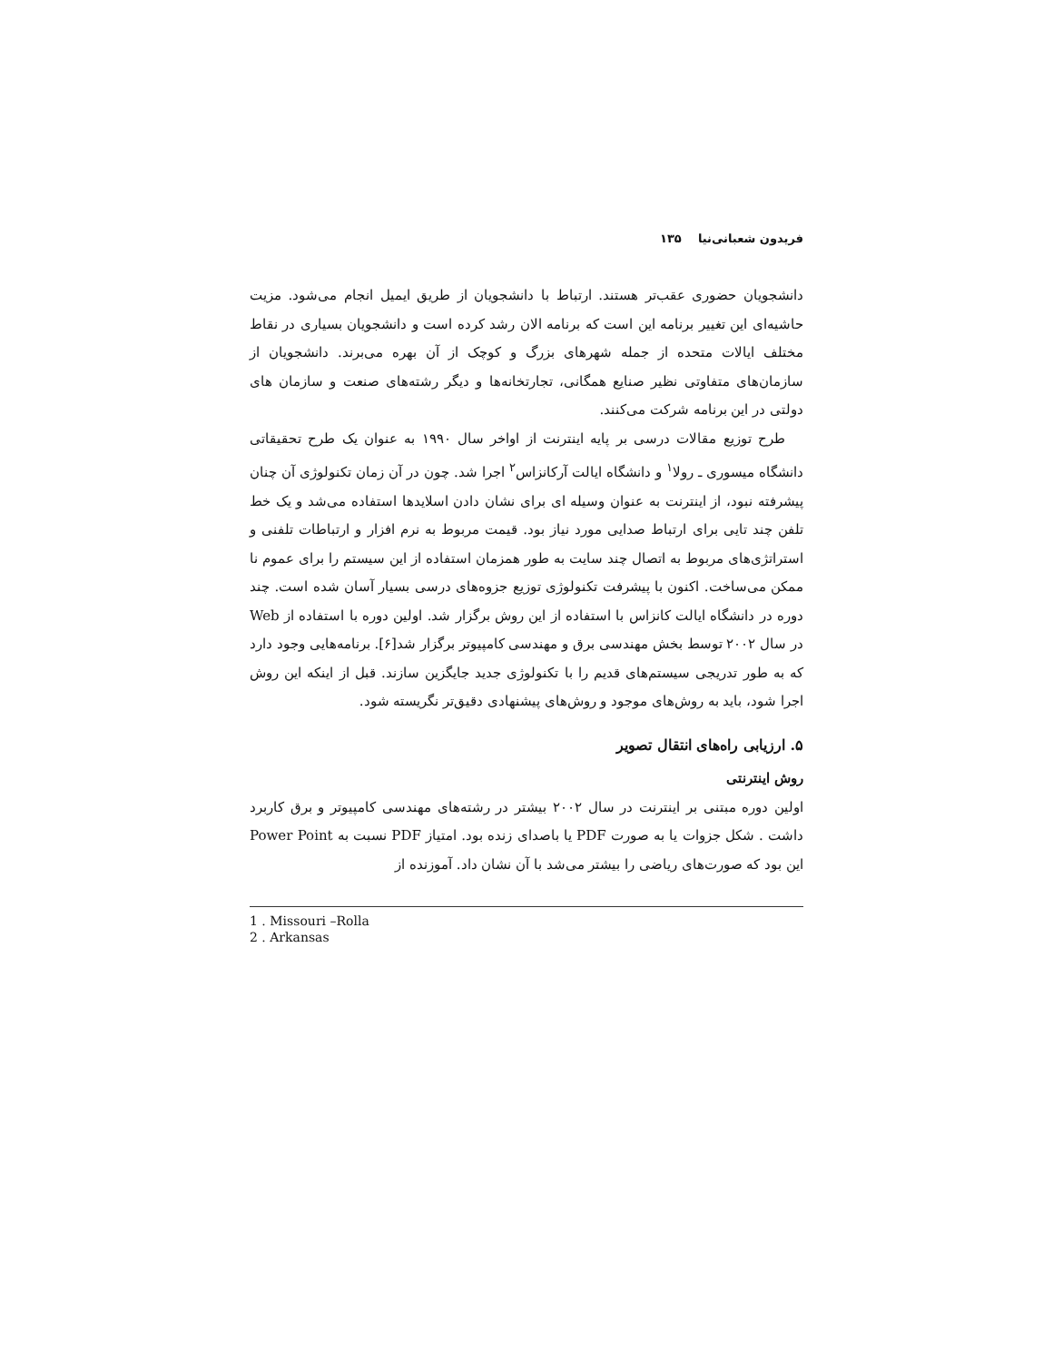فریدون شعبانی‌نیا ۱۳۵
دانشجویان حضوری عقب‌تر هستند. ارتباط با دانشجویان از طریق ایمیل انجام می‌شود. مزیت حاشیه‌ای این تغییر برنامه این است که برنامه الان رشد کرده است و دانشجویان بسیاری در نقاط مختلف ایالات متحده از جمله شهرهای بزرگ و کوچک از آن بهره می‌برند. دانشجویان از سازمان‌های متفاوتی نظیر صنایع همگانی، تجارتخانه‌ها و دیگر رشته‌های صنعت و سازمان های دولتی در این برنامه شرکت می‌کنند.
طرح توزیع مقالات درسی بر پایه اینترنت از اواخر سال ۱۹۹۰ به عنوان یک طرح تحقیقاتی دانشگاه میسوری ـ رولا<sup>۱</sup> و دانشگاه ایالت آرکانزاس<sup>۲</sup> اجرا شد. چون در آن زمان تکنولوژی آن چنان پیشرفته نبود، از اینترنت به عنوان وسیله ای برای نشان دادن اسلایدها استفاده می‌شد و یک خط تلفن چند تایی برای ارتباط صدایی مورد نیاز بود. قیمت مربوط به نرم افزار و ارتباطات تلفنی و استراتژی‌های مربوط به اتصال چند سایت به طور همزمان استفاده از این سیستم را برای عموم نا ممکن می‌ساخت. اکنون با پیشرفت تکنولوژی توزیع جزوه‌های درسی بسیار آسان شده است. چند دوره در دانشگاه ایالت کانزاس با استفاده از این روش برگزار شد. اولین دوره با استفاده از Web در سال ۲۰۰۲ توسط بخش مهندسی برق و مهندسی کامپیوتر برگزار شد[۶]. برنامه‌هایی وجود دارد که به طور تدریجی سیستم‌های قدیم را با تکنولوژی جدید جایگزین سازند. قبل از اینکه این روش اجرا شود، باید به روش‌های موجود و روش‌های پیشنهادی دقیق‌تر نگریسته شود.
۵. ارزیابی راه‌های انتقال تصویر
روش اینترنتی
اولین دوره مبتنی بر اینترنت در سال ۲۰۰۲ بیشتر در رشته‌های مهندسی کامپیوتر و برق کاربرد داشت . شکل جزوات یا به صورت PDF یا باصدای زنده بود. امتیاز PDF نسبت به Power Point این بود که صورت‌های ریاضی را بیشتر می‌شد با آن نشان داد. آموزنده از
1 . Missouri –Rolla
2 . Arkansas